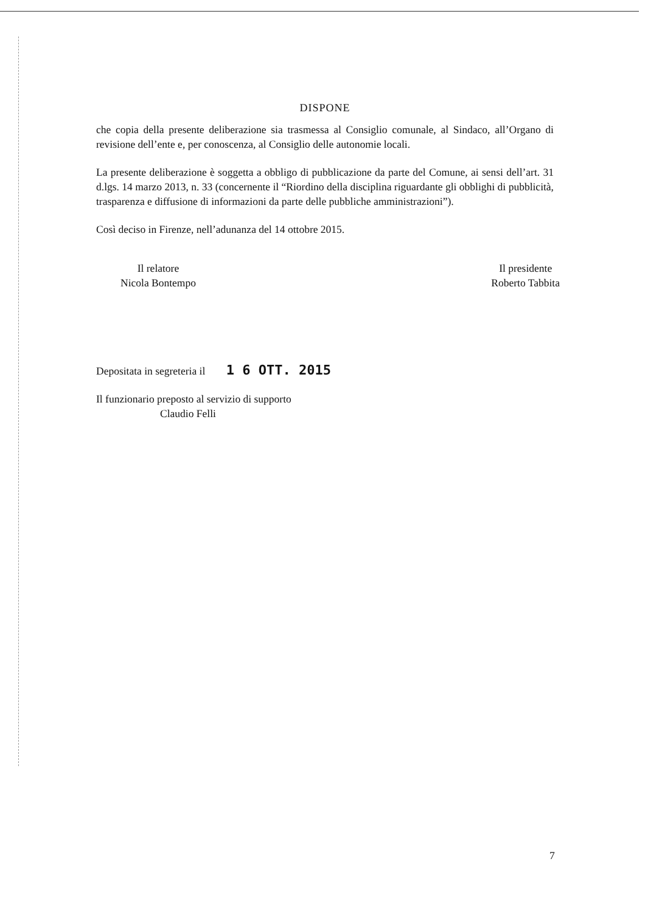DISPONE
che copia della presente deliberazione sia trasmessa al Consiglio comunale, al Sindaco, all’Organo di revisione dell’ente e, per conoscenza, al Consiglio delle autonomie locali.
La presente deliberazione è soggetta a obbligo di pubblicazione da parte del Comune, ai sensi dell’art. 31 d.lgs. 14 marzo 2013, n. 33 (concernente il “Riordino della disciplina riguardante gli obblighi di pubblicità, trasparenza e diffusione di informazioni da parte delle pubbliche amministrazioni”).
Così deciso in Firenze, nell’adunanza del 14 ottobre 2015.
Il relatore
Nicola Bontempo
Il presidente
Roberto Tabbita
Depositata in segreteria il 1 6 OTT. 2015
Il funzionario preposto al servizio di supporto
Claudio Felli
7